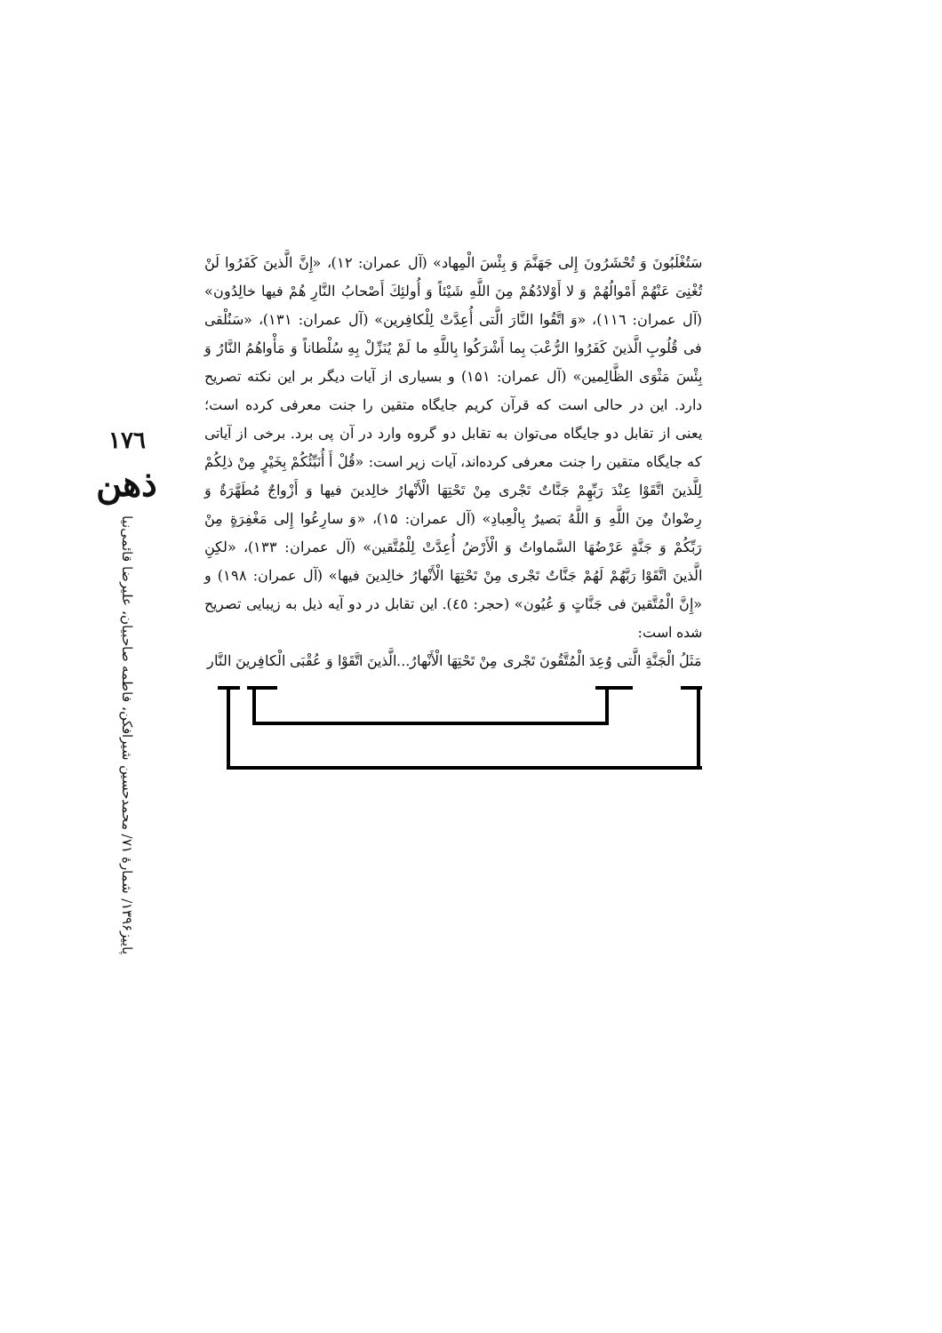۱۷٦
ذهن
پاییز۱۳۹۶/ شمارهٔ ۷۱/ محمدحسین شیرافکن، فاطمه صاحبیان، علیرضا قائمی‌نیا
سَتُغْلَبُونَ وَ تُحْشَرُونَ إِلی جَهَنَّمَ وَ بِئْسَ الْمِهاد» (آل عمران: ۱۲)، «إِنَّ الَّذینَ كَفَرُوا لَنْ تُغْنِیَ عَنْهُمْ أَمْوالُهُمْ وَ لا أَوْلادُهُمْ مِنَ اللَّهِ شَیْئاً وَ أُولئِكَ أَصْحابُ النَّارِ هُمْ فیها خالِدُون» (آل عمران: ۱۱٦)، «وَ اتَّقُوا النَّارَ الَّتی أُعِدَّتْ لِلْكافِرین» (آل عمران: ۱۳۱)، «سَنُلْقی فی قُلُوبِ الَّذینَ كَفَرُوا الرُّعْبَ بِما أَشْرَكُوا بِاللَّهِ ما لَمْ یُنَزِّلْ بِهِ سُلْطاناً وَ مَأْواهُمُ النَّارُ وَ بِئْسَ مَثْوَی الظَّالِمین» (آل عمران: ۱۵۱) و بسیاری از آیات دیگر بر این نکته تصریح دارد. این در حالی است که قرآن کریم جایگاه متقین را جنت معرفی کرده است؛ یعنی از تقابل دو جایگاه می‌توان به تقابل دو گروه وارد در آن پی برد. برخی از آیاتی که جایگاه متقین را جنت معرفی کرده‌اند، آیات زیر است: «قُلْ أَ أُنَبِّئُكُمْ بِخَیْرٍ مِنْ ذلِكُمْ لِلَّذینَ اتَّقَوْا عِنْدَ رَبِّهِمْ جَنَّاتٌ تَجْری مِنْ تَحْتِهَا الْأَنْهارُ خالِدینَ فیها وَ أَزْواجٌ مُطَهَّرَةٌ وَ رِضْوانٌ مِنَ اللَّهِ وَ اللَّهُ بَصیرٌ بِالْعِبادِ» (آل عمران: ۱۵)، «وَ سارِعُوا إِلی مَغْفِرَةٍ مِنْ رَبِّكُمْ وَ جَنَّةٍ عَرْضُهَا السَّماواتُ وَ الْأَرْضُ أُعِدَّتْ لِلْمُتَّقین» (آل عمران: ۱۳۳)، «لكِنِ الَّذینَ اتَّقَوْا رَبَّهُمْ لَهُمْ جَنَّاتٌ تَجْری مِنْ تَحْتِهَا الْأَنْهارُ خالِدینَ فیها» (آل عمران: ۱۹۸) و «إِنَّ الْمُتَّقینَ فی جَنَّاتٍ وَ عُیُون» (حجر: ٤٥). این تقابل در دو آیه ذیل به زیبایی تصریح شده است:
مَثَلُ الْجَنَّةِ الَّتی وُعِدَ الْمُتَّقُونَ تَجْری مِنْ تَحْتِهَا الْأَنْهارُ...الَّذینَ اتَّقَوْا وَ عُقْبَی الْكافِرینَ النَّار